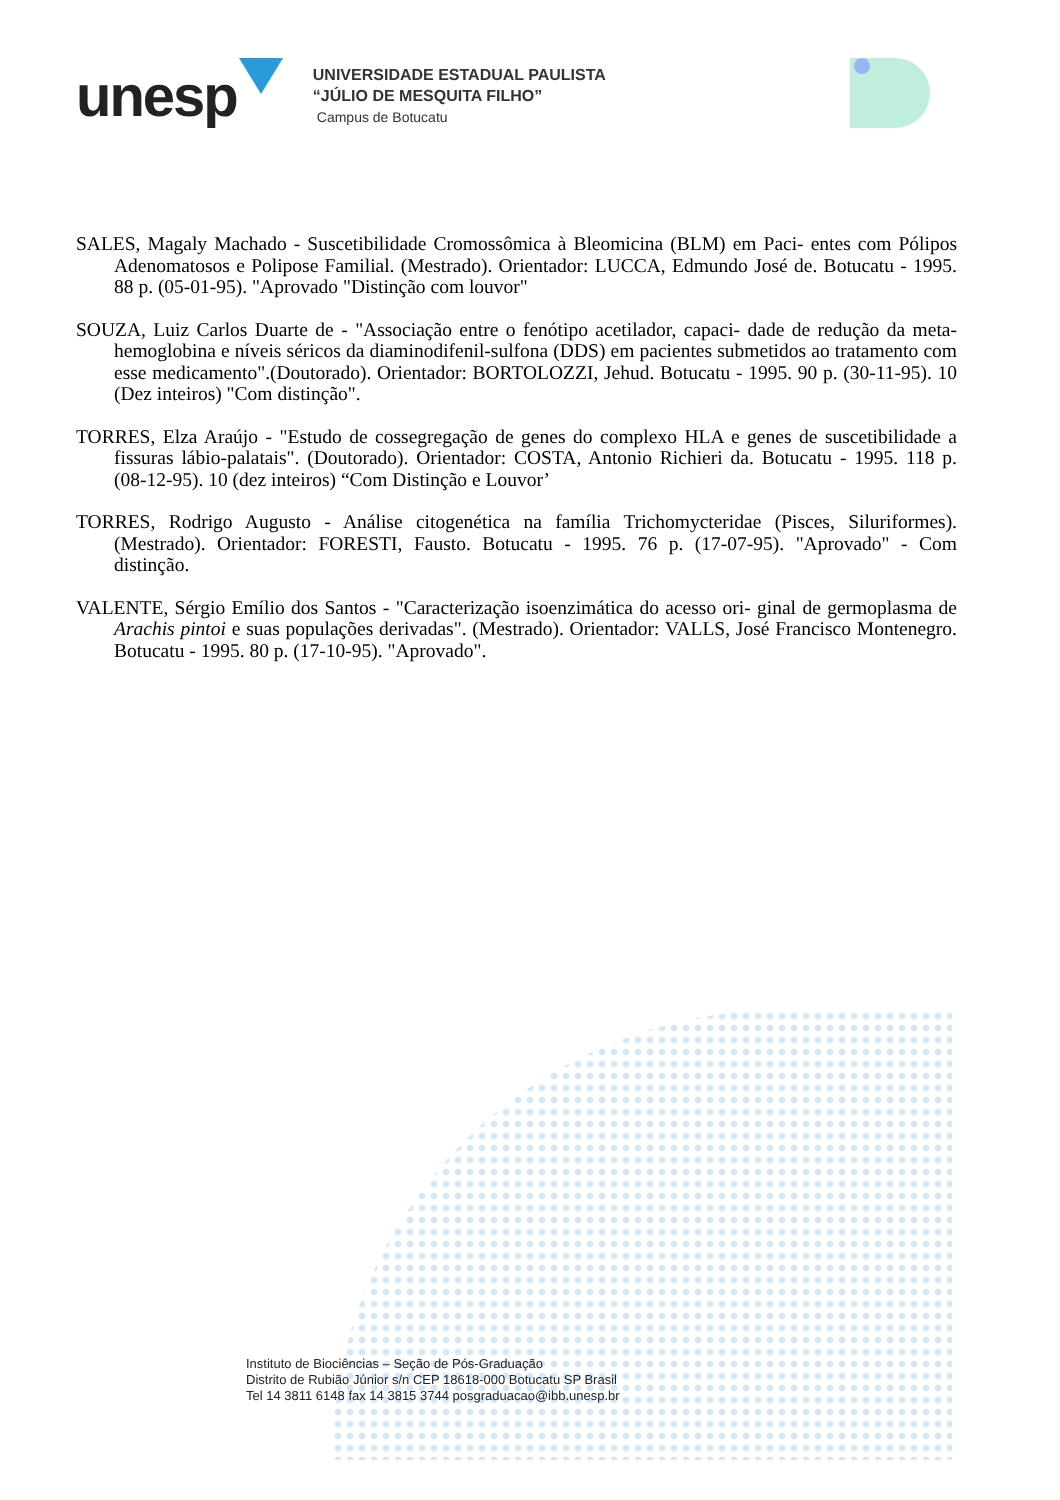unesp
UNIVERSIDADE ESTADUAL PAULISTA
“JÚLIO DE MESQUITA FILHO”
Campus de Botucatu
SALES, Magaly Machado - Suscetibilidade Cromossômica à Bleomicina (BLM) em Paci- entes com Pólipos Adenomatosos e Polipose Familial. (Mestrado). Orientador: LUCCA, Edmundo José de. Botucatu - 1995. 88 p. (05-01-95). "Aprovado "Distinção com louvor"
SOUZA, Luiz Carlos Duarte de - "Associação entre o fenótipo acetilador, capaci- dade de redução da meta-hemoglobina e níveis séricos da diaminodifenil-sulfona (DDS) em pacientes submetidos ao tratamento com esse medicamento".(Doutorado). Orientador: BORTOLOZZI, Jehud. Botucatu - 1995. 90 p. (30-11-95). 10 (Dez inteiros) "Com distinção".
TORRES, Elza Araújo - "Estudo de cossegregação de genes do complexo HLA e genes de suscetibilidade a fissuras lábio-palatais". (Doutorado). Orientador: COSTA, Antonio Richieri da. Botucatu - 1995. 118 p. (08-12-95). 10 (dez inteiros) “Com Distinção e Louvor’
TORRES, Rodrigo Augusto - Análise citogenética na família Trichomycteridae (Pisces, Siluriformes). (Mestrado). Orientador: FORESTI, Fausto. Botucatu - 1995. 76 p. (17-07-95). "Aprovado" - Com distinção.
VALENTE, Sérgio Emílio dos Santos - "Caracterização isoenzimática do acesso ori- ginal de germoplasma de Arachis pintoi e suas populações derivadas". (Mestrado). Orientador: VALLS, José Francisco Montenegro. Botucatu - 1995. 80 p. (17-10-95). "Aprovado".
Instituto de Biociências – Seção de Pós-Graduação
Distrito de Rubião Júnior s/n CEP 18618-000 Botucatu SP Brasil
Tel 14 3811 6148 fax 14 3815 3744 posgraduacao@ibb.unesp.br